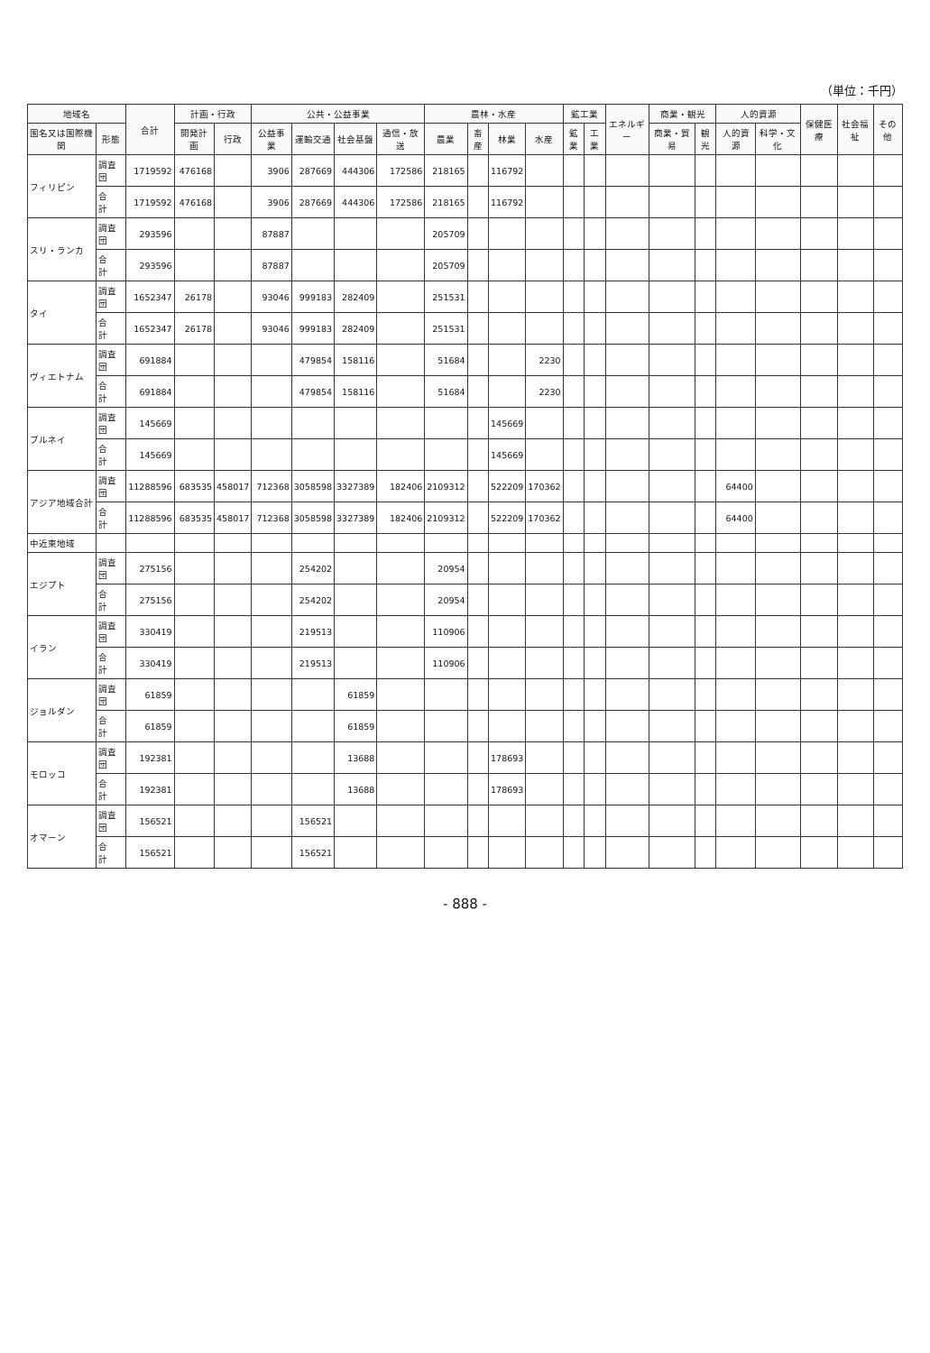（単位：千円）
| 地域名 | | 合計 | 計画・行政 | | 公共・公益事業 | | | | 農林・水産 | | | | 鉱工業 | | エネルギー | 商業・観光 | | 人的資源 | | 保健医療 | 社会福祉 | その他 |
| --- | --- | --- | --- | --- | --- | --- | --- | --- | --- | --- | --- | --- | --- | --- | --- | --- | --- | --- | --- | --- | --- | --- |
| 国名又は国際機関 | 形態 | | 開発計画 | 行政 | 公益事業 | 運輸交通 | 社会基盤 | 通信・放送 | 農業 | 畜産 | 林業 | 水産 | 鉱業 | 工業 | | 商業・貿易 | 観光 | 人的資源 | 科学・文化 | | | |
| フィリピン | 調査団 | 1719592 | 476168 | | 3906 | 287669 | 444306 | 172586 | 218165 | | 116792 | | | | | | | | | | | |
| | 合 計 | 1719592 | 476168 | | 3906 | 287669 | 444306 | 172586 | 218165 | | 116792 | | | | | | | | | | | |
| スリ・ランカ | 調査団 | 293596 | | | 87887 | | | | 205709 | | | | | | | | | | | | | |
| | 合 計 | 293596 | | | 87887 | | | | 205709 | | | | | | | | | | | | | |
| タイ | 調査団 | 1652347 | 26178 | | 93046 | 999183 | 282409 | | 251531 | | | | | | | | | | | | | |
| | 合 計 | 1652347 | 26178 | | 93046 | 999183 | 282409 | | 251531 | | | | | | | | | | | | | |
| ヴィエトナム | 調査団 | 691884 | | | | 479854 | 158116 | | 51684 | | | 2230 | | | | | | | | | | |
| | 合 計 | 691884 | | | | 479854 | 158116 | | 51684 | | | 2230 | | | | | | | | | | |
| ブルネイ | 調査団 | 145669 | | | | | | | | | 145669 | | | | | | | | | | | |
| | 合 計 | 145669 | | | | | | | | | 145669 | | | | | | | | | | | |
| アジア地域合計 | 調査団 | 11288596 | 683535 | 458017 | 712368 | 3058598 | 3327389 | 182406 | 2109312 | | 522209 | 170362 | | | | | | 64400 | | | | |
| | 合 計 | 11288596 | 683535 | 458017 | 712368 | 3058598 | 3327389 | 182406 | 2109312 | | 522209 | 170362 | | | | | | 64400 | | | | |
| 中近東地域 | | | | | | | | | | | | | | | | | | | | | | |
| エジプト | 調査団 | 275156 | | | | 254202 | | | 20954 | | | | | | | | | | | | | |
| | 合 計 | 275156 | | | | 254202 | | | 20954 | | | | | | | | | | | | | |
| イラン | 調査団 | 330419 | | | | 219513 | | | 110906 | | | | | | | | | | | | | |
| | 合 計 | 330419 | | | | 219513 | | | 110906 | | | | | | | | | | | | | |
| ジョルダン | 調査団 | 61859 | | | | | 61859 | | | | | | | | | | | | | | | |
| | 合 計 | 61859 | | | | | 61859 | | | | | | | | | | | | | | | |
| モロッコ | 調査団 | 192381 | | | | | 13688 | | | | 178693 | | | | | | | | | | | |
| | 合 計 | 192381 | | | | | 13688 | | | | 178693 | | | | | | | | | | | |
| オマーン | 調査団 | 156521 | | | | 156521 | | | | | | | | | | | | | | | | |
| | 合 計 | 156521 | | | | 156521 | | | | | | | | | | | | | | | | |
- 888 -